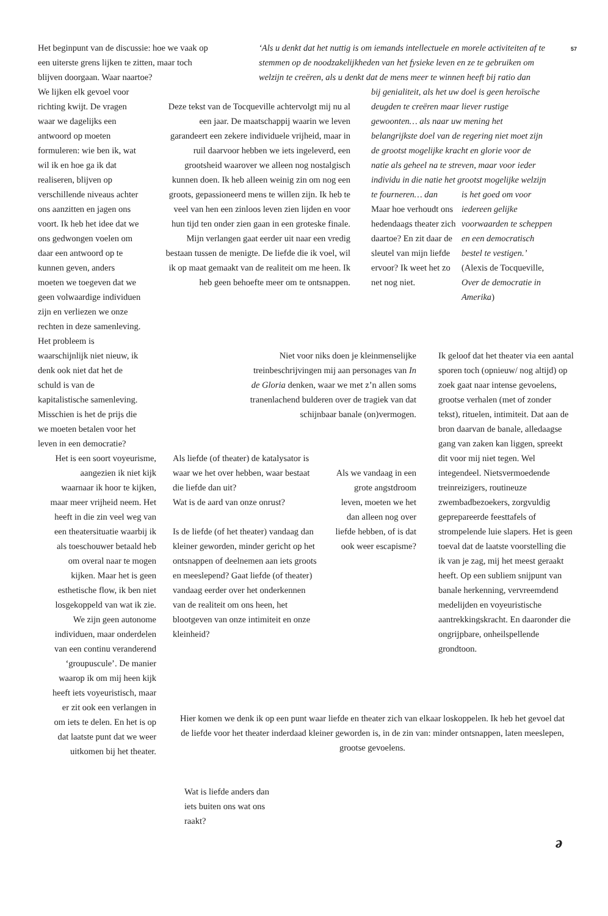Het beginpunt van de discussie: hoe we vaak op een uiterste grens lijken te zitten, maar toch blijven doorgaan. Waar naartoe?
‘Als u denkt dat het nuttig is om iemands intellectuele en morele activiteiten af te stemmen op de noodzakelijkheden van het fysieke leven en ze te gebruiken om welzijn te creëren, als u denkt dat de mens meer te winnen heeft bij ratio dan
57
We lijken elk gevoel voor richting kwijt. De vragen waar we dagelijks een antwoord op moeten formuleren: wie ben ik, wat wil ik en hoe ga ik dat realiseren, blijven op verschillende niveaus achter ons aanzitten en jagen ons voort. Ik heb het idee dat we ons gedwongen voelen om daar een antwoord op te kunnen geven, anders moeten we toegeven dat we geen volwaardige individuen zijn en verliezen we onze rechten in deze samenleving. Het probleem is waarschijnlijk niet nieuw, ik denk ook niet dat het de schuld is van de kapitalistische samenleving. Misschien is het de prijs die we moeten betalen voor het leven in een democratie?
Deze tekst van de Tocqueville achtervolgt mij nu al een jaar. De maatschappij waarin we leven garandeert een zekere individuele vrijheid, maar in ruil daarvoor hebben we iets ingeleverd, een grootsheid waarover we alleen nog nostalgisch kunnen doen. Ik heb alleen weinig zin om nog een groots, gepassioneerd mens te willen zijn. Ik heb te veel van hen een zinloos leven zien lijden en voor hun tijd ten onder zien gaan in een groteske finale. Mijn verlangen gaat eerder uit naar een vredig bestaan tussen de menigte. De liefde die ik voel, wil ik op maat gemaakt van de realiteit om me heen. Ik heb geen behoefte meer om te ontsnappen.
bij genialiteit, als het uw doel is geen heroïsche deugden te creëren maar liever rustige gewoonten… als naar uw mening het belangrijkste doel van de regering niet moet zijn de grootst mogelijke kracht en glorie voor de natie als geheel na te streven, maar voor ieder individu in die natie het grootst mogelijke welzijn te fourneren… dan
Maar hoe verhoudt ons hedendaags theater zich daartoe? En zit daar de sleutel van mijn liefde ervoor? Ik weet het zo net nog niet.
is het goed om voor iedereen gelijke voorwaarden te scheppen en een democratisch bestel te vestigen.’
(Alexis de Tocqueville, Over de democratie in Amerika)
Niet voor niks doen je kleinmenselijke treinbeschrijvingen mij aan personages van In de Gloria denken, waar we met z’n allen soms tranenlachend bulderen over de tragiek van dat schijnbaar banale (on)vermogen.
Ik geloof dat het theater via een aantal sporen toch (opnieuw/ nog altijd) op zoek gaat naar intense gevoelens, grootse verhalen (met of zonder tekst), rituelen, intimiteit. Dat aan de bron daarvan de banale, alledaagse gang van zaken kan liggen, spreekt dit voor mij niet tegen. Wel integendeel. Nietsvermoedende treinreizigers, routineuze zwembadbezoekers, zorgvuldig geprepareerde feesttafels of strompelende luie slapers. Het is geen toeval dat de laatste voorstelling die ik van je zag, mij het meest geraakt heeft. Op een subliem snijpunt van banale herkenning, vervreemdend medelijden en voyeuristische aantrekkingskracht. En daaronder die ongrijpbare, onheilspellende grondtoon.
Het is een soort voyeurisme, aangezien ik niet kijk waarnaar ik hoor te kijken, maar meer vrijheid neem. Het heeft in die zin veel weg van een theatersituatie waarbij ik als toeschouwer betaald heb om overal naar te mogen kijken. Maar het is geen esthetische flow, ik ben niet losgekoppeld van wat ik zie. We zijn geen autonome individuen, maar onderdelen van een continu veranderend ‘groupuscule’. De manier waarop ik om mij heen kijk heeft iets voyeuristisch, maar er zit ook een verlangen in om iets te delen. En het is op dat laatste punt dat we weer uitkomen bij het theater.
Als liefde (of theater) de katalysator is waar we het over hebben, waar bestaat die liefde dan uit?
Wat is de aard van onze onrust?
Is de liefde (of het theater) vandaag dan kleiner geworden, minder gericht op het ontsnappen of deelnemen aan iets groots en meeslepend? Gaat liefde (of theater) vandaag eerder over het onderkennen van de realiteit om ons heen, het blootgeven van onze intimiteit en onze kleinheid?
Als we vandaag in een grote angstdroom leven, moeten we het dan alleen nog over liefde hebben, of is dat ook weer escapisme?
Hier komen we denk ik op een punt waar liefde en theater zich van elkaar loskoppelen. Ik heb het gevoel dat de liefde voor het theater inderdaad kleiner geworden is, in de zin van: minder ontsnappen, laten meeslepen, grootse gevoelens.
Wat is liefde anders dan iets buiten ons wat ons raakt?
ə